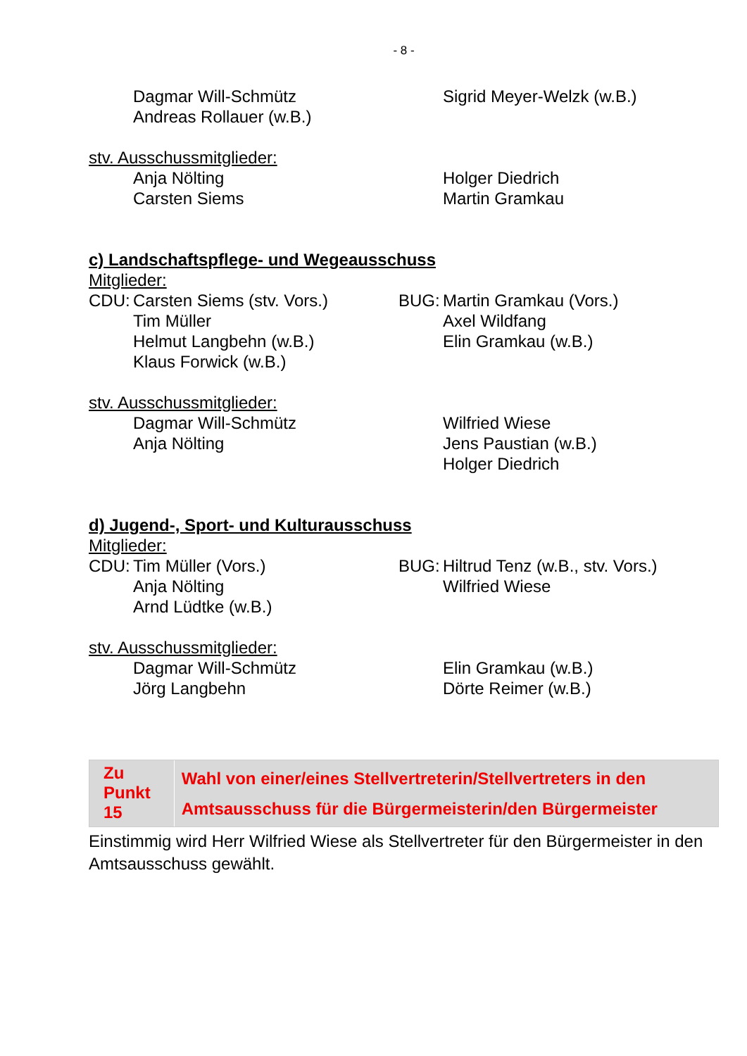- 8 -
Dagmar Will-Schmütz
Andreas Rollauer (w.B.)
Sigrid Meyer-Welzk (w.B.)
stv. Ausschussmitglieder:
Anja Nölting
Carsten Siems
Holger Diedrich
Martin Gramkau
c) Landschaftspflege- und Wegeausschuss
Mitglieder:
CDU: Carsten Siems (stv. Vors.)
Tim Müller
Helmut Langbehn (w.B.)
Klaus Forwick (w.B.)
BUG: Martin Gramkau (Vors.)
Axel Wildfang
Elin Gramkau (w.B.)
stv. Ausschussmitglieder:
Dagmar Will-Schmütz
Anja Nölting
Wilfried Wiese
Jens Paustian (w.B.)
Holger Diedrich
d) Jugend-, Sport- und Kulturausschuss
Mitglieder:
CDU: Tim Müller (Vors.)
Anja Nölting
Arnd Lüdtke (w.B.)
BUG: Hiltrud Tenz (w.B., stv. Vors.)
Wilfried Wiese
stv. Ausschussmitglieder:
Dagmar Will-Schmütz
Jörg Langbehn
Elin Gramkau (w.B.)
Dörte Reimer (w.B.)
Zu Punkt 15
Wahl von einer/eines Stellvertreterin/Stellvertreters in den Amtsausschuss für die Bürgermeisterin/den Bürgermeister
Einstimmig wird Herr Wilfried Wiese als Stellvertreter für den Bürgermeister in den Amtsausschuss gewählt.